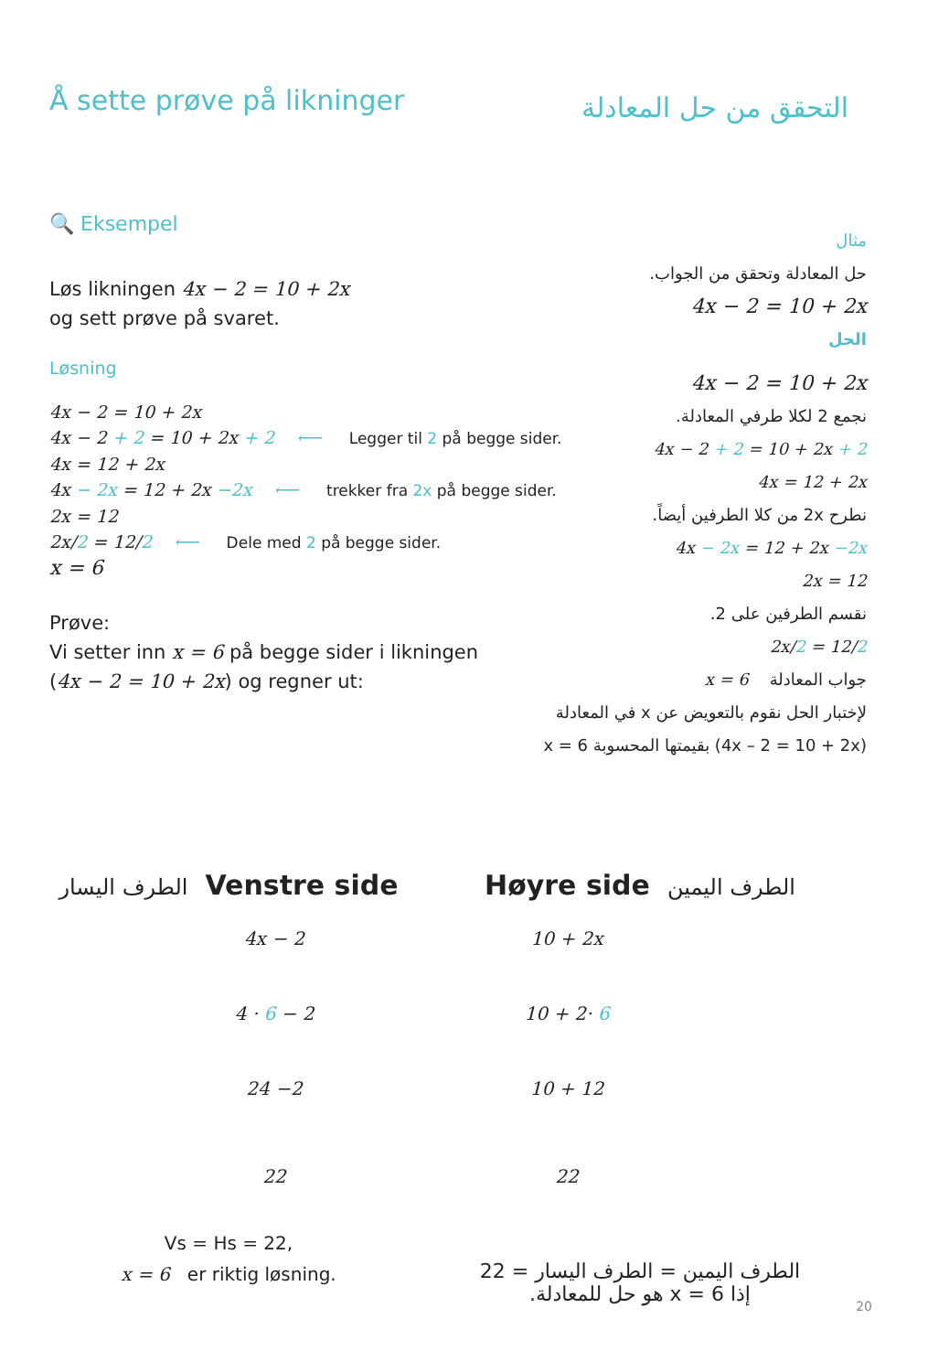Å sette prøve på likninger التحقق من حل المعادلة
🔍 Eksempel
Løs likningen 4x − 2 = 10 + 2x
og sett prøve på svaret.
Løsning
4x − 2 = 10 + 2x
4x − 2 + 2 = 10 + 2x + 2 ⟵ Legger til 2 på begge sider.
4x = 12 + 2x
4x − 2x = 12 + 2x −2x ⟵ trekker fra 2x på begge sider.
2x = 12
2x/2 = 12/2 ⟵ Dele med 2 på begge sider.
x = 6
Prøve:
Vi setter inn x = 6 på begge sider i likningen
(4x − 2 = 10 + 2x) og regner ut:
مثال
حل المعادلة وتحقق من الجواب.
4x − 2 = 10 + 2x
الحل
4x − 2 = 10 + 2x
نجمع 2 لكلا طرفي المعادلة.
4x − 2 + 2 = 10 + 2x + 2
4x = 12 + 2x
نطرح 2x من كلا الطرفين أيضاً.
4x − 2x = 12 + 2x −2x
2x = 12
نقسم الطرفين على 2.
2x/2 = 12/2
جواب المعادلة x = 6
لإختبار الحل نقوم بالتعويض عن x في المعادلة
(4x – 2 = 10 + 2x) بقيمتها المحسوبة x = 6
الطرف اليسار Venstre side
4x − 2
4 · 6 − 2
24 −2
22
Vs = Hs = 22,
x = 6 er riktig løsning.
Høyre side الطرف اليمين
10 + 2x
10 + 2· 6
10 + 12
22
الطرف اليمين = الطرف اليسار = 22
إذا x = 6 هو حل للمعادلة.
20